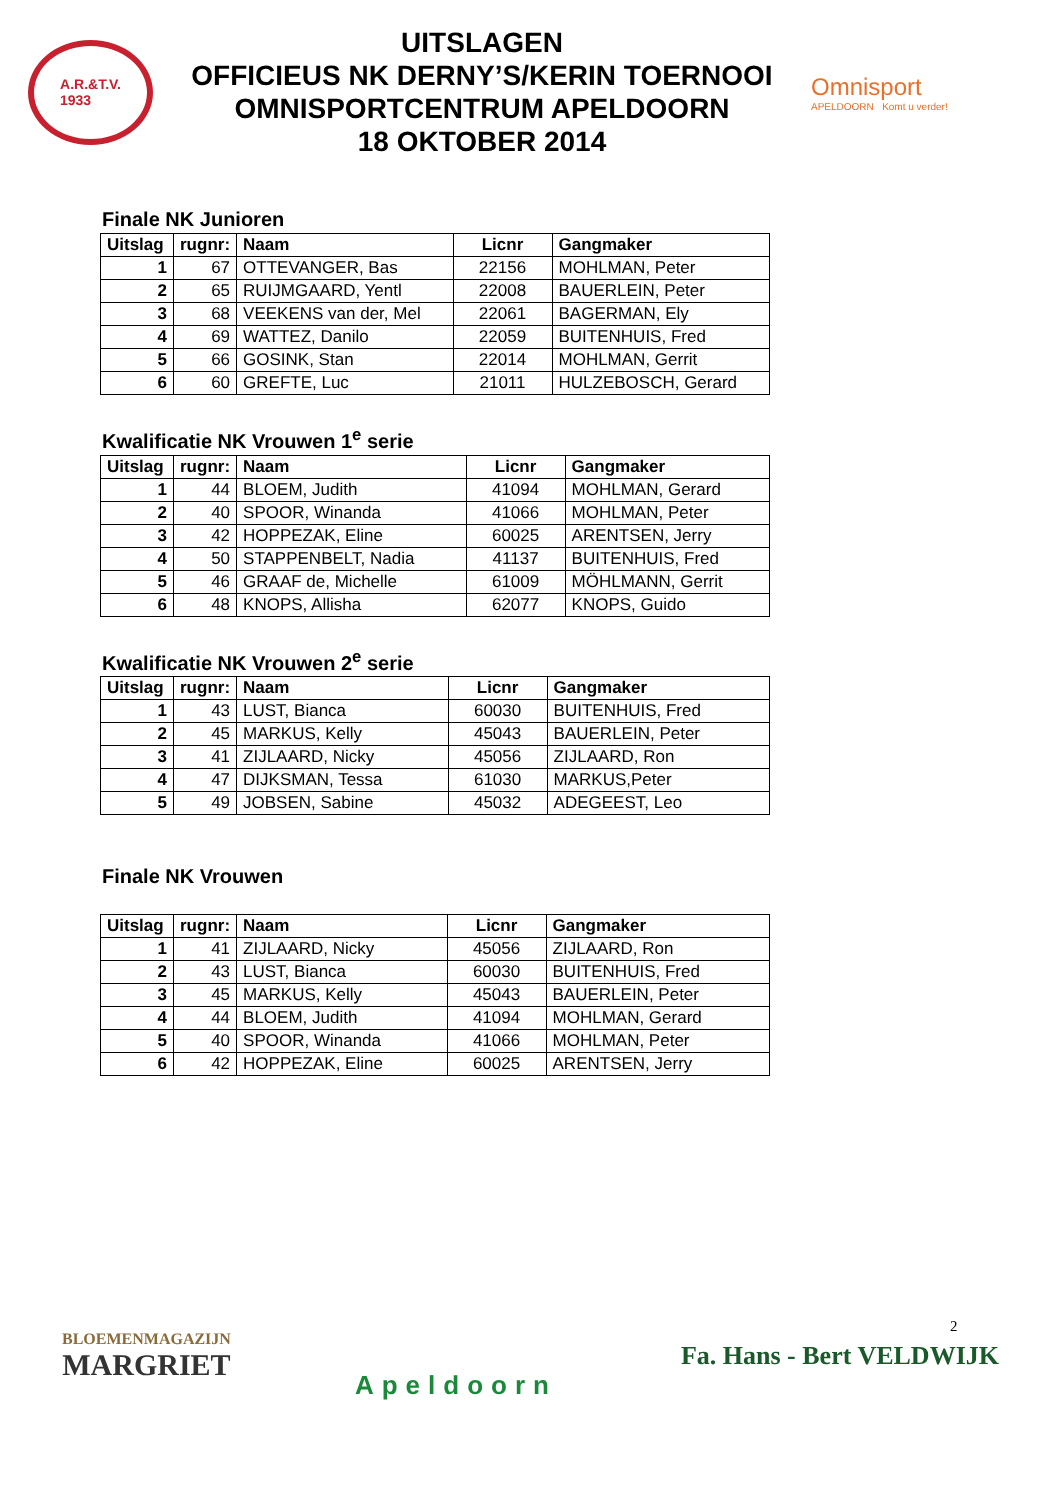A.R.&T.V.
1933
UITSLAGEN
OFFICIEUS NK DERNY’S/KERIN TOERNOOI
OMNISPORTCENTRUM APELDOORN
18 OKTOBER 2014
Omnisport
APELDOORN Komt u verder!
Finale NK Junioren
| Uitslag | rugnr: | Naam | Licnr | Gangmaker |
| --- | --- | --- | --- | --- |
| 1 | 67 | OTTEVANGER, Bas | 22156 | MOHLMAN, Peter |
| 2 | 65 | RUIJMGAARD, Yentl | 22008 | BAUERLEIN, Peter |
| 3 | 68 | VEEKENS van der, Mel | 22061 | BAGERMAN, Ely |
| 4 | 69 | WATTEZ, Danilo | 22059 | BUITENHUIS, Fred |
| 5 | 66 | GOSINK, Stan | 22014 | MOHLMAN, Gerrit |
| 6 | 60 | GREFTE, Luc | 21011 | HULZEBOSCH, Gerard |
Kwalificatie NK Vrouwen 1<sup>e</sup> serie
| Uitslag | rugnr: | Naam | Licnr | Gangmaker |
| --- | --- | --- | --- | --- |
| 1 | 44 | BLOEM, Judith | 41094 | MOHLMAN, Gerard |
| 2 | 40 | SPOOR, Winanda | 41066 | MOHLMAN, Peter |
| 3 | 42 | HOPPEZAK, Eline | 60025 | ARENTSEN, Jerry |
| 4 | 50 | STAPPENBELT, Nadia | 41137 | BUITENHUIS, Fred |
| 5 | 46 | GRAAF de, Michelle | 61009 | MÖHLMANN, Gerrit |
| 6 | 48 | KNOPS, Allisha | 62077 | KNOPS, Guido |
Kwalificatie NK Vrouwen 2<sup>e</sup> serie
| Uitslag | rugnr: | Naam | Licnr | Gangmaker |
| --- | --- | --- | --- | --- |
| 1 | 43 | LUST, Bianca | 60030 | BUITENHUIS, Fred |
| 2 | 45 | MARKUS, Kelly | 45043 | BAUERLEIN, Peter |
| 3 | 41 | ZIJLAARD, Nicky | 45056 | ZIJLAARD, Ron |
| 4 | 47 | DIJKSMAN, Tessa | 61030 | MARKUS,Peter |
| 5 | 49 | JOBSEN, Sabine | 45032 | ADEGEEST, Leo |
Finale NK Vrouwen
| Uitslag | rugnr: | Naam | Licnr | Gangmaker |
| --- | --- | --- | --- | --- |
| 1 | 41 | ZIJLAARD, Nicky | 45056 | ZIJLAARD, Ron |
| 2 | 43 | LUST, Bianca | 60030 | BUITENHUIS, Fred |
| 3 | 45 | MARKUS, Kelly | 45043 | BAUERLEIN, Peter |
| 4 | 44 | BLOEM, Judith | 41094 | MOHLMAN, Gerard |
| 5 | 40 | SPOOR, Winanda | 41066 | MOHLMAN, Peter |
| 6 | 42 | HOPPEZAK, Eline | 60025 | ARENTSEN, Jerry |
2
BLOEMENMAGAZIJN
MARGRIET
Apeldoorn
Fa. Hans - Bert VELDWIJK